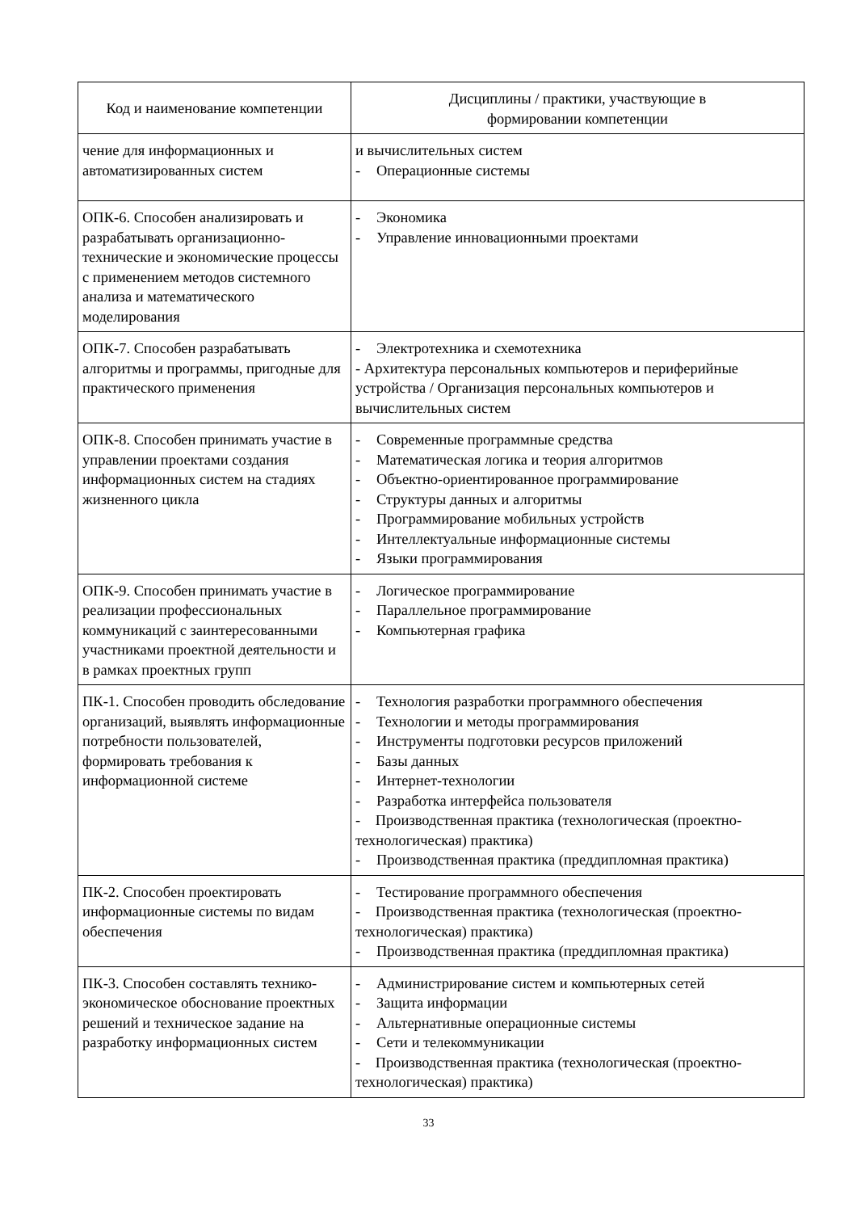| Код и наименование компетенции | Дисциплины / практики, участвующие в формировании компетенции |
| --- | --- |
| чение для информационных и автоматизированных систем | и вычислительных систем - Операционные системы |
| ОПК-6. Способен анализировать и разрабатывать организационно-технические и экономические процессы с применением методов системного анализа и математического моделирования | - Экономика - Управление инновационными проектами |
| ОПК-7. Способен разрабатывать алгоритмы и программы, пригодные для практического применения | - Электротехника и схемотехника - Архитектура персональных компьютеров и периферийные устройства / Организация персональных компьютеров и вычислительных систем |
| ОПК-8. Способен принимать участие в управлении проектами создания информационных систем на стадиях жизненного цикла | - Современные программные средства - Математическая логика и теория алгоритмов - Объектно-ориентированное программирование - Структуры данных и алгоритмы - Программирование мобильных устройств - Интеллектуальные информационные системы - Языки программирования |
| ОПК-9. Способен принимать участие в реализации профессиональных коммуникаций с заинтересованными участниками проектной деятельности и в рамках проектных групп | - Логическое программирование - Параллельное программирование - Компьютерная графика |
| ПК-1. Способен проводить обследование организаций, выявлять информационные потребности пользователей, формировать требования к информационной системе | - Технология разработки программного обеспечения - Технологии и методы программирования - Инструменты подготовки ресурсов приложений - Базы данных - Интернет-технологии - Разработка интерфейса пользователя - Производственная практика (технологическая (проектно-технологическая) практика) - Производственная практика (преддипломная практика) |
| ПК-2. Способен проектировать информационные системы по видам обеспечения | - Тестирование программного обеспечения - Производственная практика (технологическая (проектно-технологическая) практика) - Производственная практика (преддипломная практика) |
| ПК-3. Способен составлять технико-экономическое обоснование проектных решений и техническое задание на разработку информационных систем | - Администрирование систем и компьютерных сетей - Защита информации - Альтернативные операционные системы - Сети и телекоммуникации - Производственная практика (технологическая (проектно-технологическая) практика) |
33